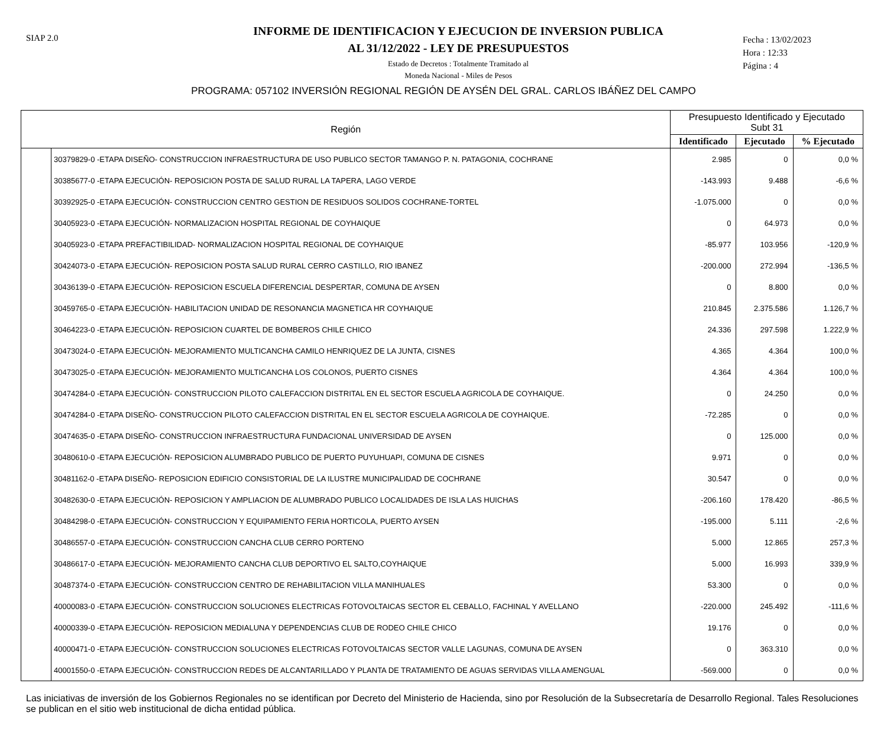SIAP 2.0
INFORME DE IDENTIFICACION Y EJECUCION DE INVERSION PUBLICA
AL 31/12/2022 - LEY DE PRESUPUESTOS
Estado de Decretos : Totalmente Tramitado al
Moneda Nacional - Miles de Pesos
Fecha : 13/02/2023
Hora : 12:33
Página : 4
PROGRAMA: 057102 INVERSIÓN REGIONAL REGIÓN DE AYSÉN DEL GRAL. CARLOS IBÁÑEZ DEL CAMPO
| Región | | Presupuesto Identificado y Ejecutado Subt 31 | | |
| --- | --- | --- | --- | --- |
| | | Identificado | Ejecutado | % Ejecutado |
| | 30379829-0 -ETAPA DISEÑO- CONSTRUCCION INFRAESTRUCTURA DE USO PUBLICO SECTOR TAMANGO P. N. PATAGONIA, COCHRANE | 2.985 | 0 | 0,0 % |
| | 30385677-0 -ETAPA EJECUCIÓN- REPOSICION POSTA DE SALUD RURAL LA TAPERA, LAGO VERDE | -143.993 | 9.488 | -6,6 % |
| | 30392925-0 -ETAPA EJECUCIÓN- CONSTRUCCION CENTRO GESTION DE RESIDUOS SOLIDOS COCHRANE-TORTEL | -1.075.000 | 0 | 0,0 % |
| | 30405923-0 -ETAPA EJECUCIÓN- NORMALIZACION HOSPITAL REGIONAL DE COYHAIQUE | 0 | 64.973 | 0,0 % |
| | 30405923-0 -ETAPA PREFACTIBILIDAD- NORMALIZACION HOSPITAL REGIONAL DE COYHAIQUE | -85.977 | 103.956 | -120,9 % |
| | 30424073-0 -ETAPA EJECUCIÓN- REPOSICION POSTA SALUD RURAL CERRO CASTILLO, RIO IBANEZ | -200.000 | 272.994 | -136,5 % |
| | 30436139-0 -ETAPA EJECUCIÓN- REPOSICION ESCUELA DIFERENCIAL DESPERTAR, COMUNA DE AYSEN | 0 | 8.800 | 0,0 % |
| | 30459765-0 -ETAPA EJECUCIÓN- HABILITACION UNIDAD DE RESONANCIA MAGNETICA HR COYHAIQUE | 210.845 | 2.375.586 | 1.126,7 % |
| | 30464223-0 -ETAPA EJECUCIÓN- REPOSICION CUARTEL DE BOMBEROS CHILE CHICO | 24.336 | 297.598 | 1.222,9 % |
| | 30473024-0 -ETAPA EJECUCIÓN- MEJORAMIENTO MULTICANCHA CAMILO HENRIQUEZ DE LA JUNTA, CISNES | 4.365 | 4.364 | 100,0 % |
| | 30473025-0 -ETAPA EJECUCIÓN- MEJORAMIENTO MULTICANCHA LOS COLONOS, PUERTO CISNES | 4.364 | 4.364 | 100,0 % |
| | 30474284-0 -ETAPA EJECUCIÓN- CONSTRUCCION PILOTO CALEFACCION DISTRITAL EN EL SECTOR ESCUELA AGRICOLA DE COYHAIQUE. | 0 | 24.250 | 0,0 % |
| | 30474284-0 -ETAPA DISEÑO- CONSTRUCCION PILOTO CALEFACCION DISTRITAL EN EL SECTOR ESCUELA AGRICOLA DE COYHAIQUE. | -72.285 | 0 | 0,0 % |
| | 30474635-0 -ETAPA DISEÑO- CONSTRUCCION INFRAESTRUCTURA FUNDACIONAL UNIVERSIDAD DE AYSEN | 0 | 125.000 | 0,0 % |
| | 30480610-0 -ETAPA EJECUCIÓN- REPOSICION ALUMBRADO PUBLICO DE PUERTO PUYUHUAPI, COMUNA DE CISNES | 9.971 | 0 | 0,0 % |
| | 30481162-0 -ETAPA DISEÑO- REPOSICION EDIFICIO CONSISTORIAL DE LA ILUSTRE MUNICIPALIDAD DE COCHRANE | 30.547 | 0 | 0,0 % |
| | 30482630-0 -ETAPA EJECUCIÓN- REPOSICION Y AMPLIACION DE ALUMBRADO PUBLICO LOCALIDADES DE ISLA LAS HUICHAS | -206.160 | 178.420 | -86,5 % |
| | 30484298-0 -ETAPA EJECUCIÓN- CONSTRUCCION Y EQUIPAMIENTO FERIA HORTICOLA, PUERTO AYSEN | -195.000 | 5.111 | -2,6 % |
| | 30486557-0 -ETAPA EJECUCIÓN- CONSTRUCCION CANCHA CLUB CERRO PORTENO | 5.000 | 12.865 | 257,3 % |
| | 30486617-0 -ETAPA EJECUCIÓN- MEJORAMIENTO CANCHA CLUB DEPORTIVO EL SALTO,COYHAIQUE | 5.000 | 16.993 | 339,9 % |
| | 30487374-0 -ETAPA EJECUCIÓN- CONSTRUCCION CENTRO DE REHABILITACION VILLA MANIHUALES | 53.300 | 0 | 0,0 % |
| | 40000083-0 -ETAPA EJECUCIÓN- CONSTRUCCION SOLUCIONES ELECTRICAS FOTOVOLTAICAS SECTOR EL CEBALLO, FACHINAL Y AVELLANO | -220.000 | 245.492 | -111,6 % |
| | 40000339-0 -ETAPA EJECUCIÓN- REPOSICION MEDIALUNA Y DEPENDENCIAS CLUB DE RODEO CHILE CHICO | 19.176 | 0 | 0,0 % |
| | 40000471-0 -ETAPA EJECUCIÓN- CONSTRUCCION SOLUCIONES ELECTRICAS FOTOVOLTAICAS SECTOR VALLE LAGUNAS, COMUNA DE AYSEN | 0 | 363.310 | 0,0 % |
| | 40001550-0 -ETAPA EJECUCIÓN- CONSTRUCCION REDES DE ALCANTARILLADO Y PLANTA DE TRATAMIENTO DE AGUAS SERVIDAS VILLA AMENGUAL | -569.000 | 0 | 0,0 % |
Las iniciativas de inversión de los Gobiernos Regionales no se identifican por Decreto del Ministerio de Hacienda, sino por Resolución de la Subsecretaría de Desarrollo Regional. Tales Resoluciones se publican en el sitio web institucional de dicha entidad pública.